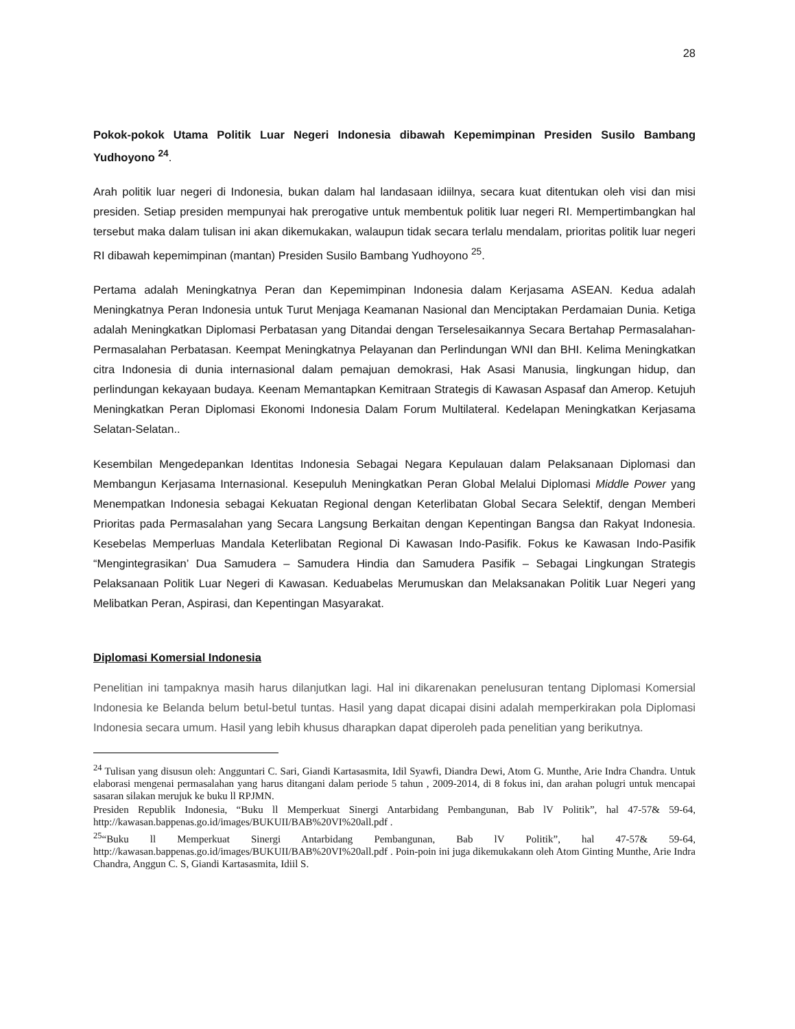28
Pokok-pokok Utama Politik Luar Negeri Indonesia dibawah Kepemimpinan Presiden Susilo Bambang Yudhoyono <sup>24</sup>.
Arah politik luar negeri di Indonesia, bukan dalam hal landasaan idiilnya, secara kuat ditentukan oleh visi dan misi presiden. Setiap presiden mempunyai hak prerogative untuk membentuk politik luar negeri RI. Mempertimbangkan hal tersebut maka dalam tulisan ini akan dikemukakan, walaupun tidak secara terlalu mendalam, prioritas politik luar negeri RI dibawah kepemimpinan (mantan) Presiden Susilo Bambang Yudhoyono <sup>25</sup>.
Pertama adalah Meningkatnya Peran dan Kepemimpinan Indonesia dalam Kerjasama ASEAN. Kedua adalah Meningkatnya Peran Indonesia untuk Turut Menjaga Keamanan Nasional dan Menciptakan Perdamaian Dunia. Ketiga adalah Meningkatkan Diplomasi Perbatasan yang Ditandai dengan Terselesaikannya Secara Bertahap Permasalahan-Permasalahan Perbatasan. Keempat Meningkatnya Pelayanan dan Perlindungan WNI dan BHI. Kelima Meningkatkan citra Indonesia di dunia internasional dalam pemajuan demokrasi, Hak Asasi Manusia, lingkungan hidup, dan perlindungan kekayaan budaya. Keenam Memantapkan Kemitraan Strategis di Kawasan Aspasaf dan Amerop. Ketujuh Meningkatkan Peran Diplomasi Ekonomi Indonesia Dalam Forum Multilateral. Kedelapan Meningkatkan Kerjasama Selatan-Selatan..
Kesembilan Mengedepankan Identitas Indonesia Sebagai Negara Kepulauan dalam Pelaksanaan Diplomasi dan Membangun Kerjasama Internasional. Kesepuluh Meningkatkan Peran Global Melalui Diplomasi Middle Power yang Menempatkan Indonesia sebagai Kekuatan Regional dengan Keterlibatan Global Secara Selektif, dengan Memberi Prioritas pada Permasalahan yang Secara Langsung Berkaitan dengan Kepentingan Bangsa dan Rakyat Indonesia. Kesebelas Memperluas Mandala Keterlibatan Regional Di Kawasan Indo-Pasifik. Fokus ke Kawasan Indo-Pasifik “Mengintegrasikan’ Dua Samudera – Samudera Hindia dan Samudera Pasifik – Sebagai Lingkungan Strategis Pelaksanaan Politik Luar Negeri di Kawasan. Keduabelas Merumuskan dan Melaksanakan Politik Luar Negeri yang Melibatkan Peran, Aspirasi, dan Kepentingan Masyarakat.
Diplomasi Komersial Indonesia
Penelitian ini tampaknya masih harus dilanjutkan lagi. Hal ini dikarenakan penelusuran tentang Diplomasi Komersial Indonesia ke Belanda belum betul-betul tuntas. Hasil yang dapat dicapai disini adalah memperkirakan pola Diplomasi Indonesia secara umum. Hasil yang lebih khusus dharapkan dapat diperoleh pada penelitian yang berikutnya.
<sup>24</sup> Tulisan yang disusun oleh: Angguntari C. Sari, Giandi Kartasasmita, Idil Syawfi, Diandra Dewi, Atom G. Munthe, Arie Indra Chandra. Untuk elaborasi mengenai permasalahan yang harus ditangani dalam periode 5 tahun , 2009-2014, di 8 fokus ini, dan arahan polugri untuk mencapai sasaran silakan merujuk ke buku ll RPJMN.
Presiden Republik Indonesia, “Buku ll Memperkuat Sinergi Antarbidang Pembangunan, Bab lV Politik”, hal 47-57& 59-64, http://kawasan.bappenas.go.id/images/BUKUII/BAB%20VI%20all.pdf .
<sup>25</sup> “Buku ll Memperkuat Sinergi Antarbidang Pembangunan, Bab lV Politik”, hal 47-57& 59-64, http://kawasan.bappenas.go.id/images/BUKUII/BAB%20VI%20all.pdf . Poin-poin ini juga dikemukakann oleh Atom Ginting Munthe, Arie Indra Chandra, Anggun C. S, Giandi Kartasasmita, Idiil S.